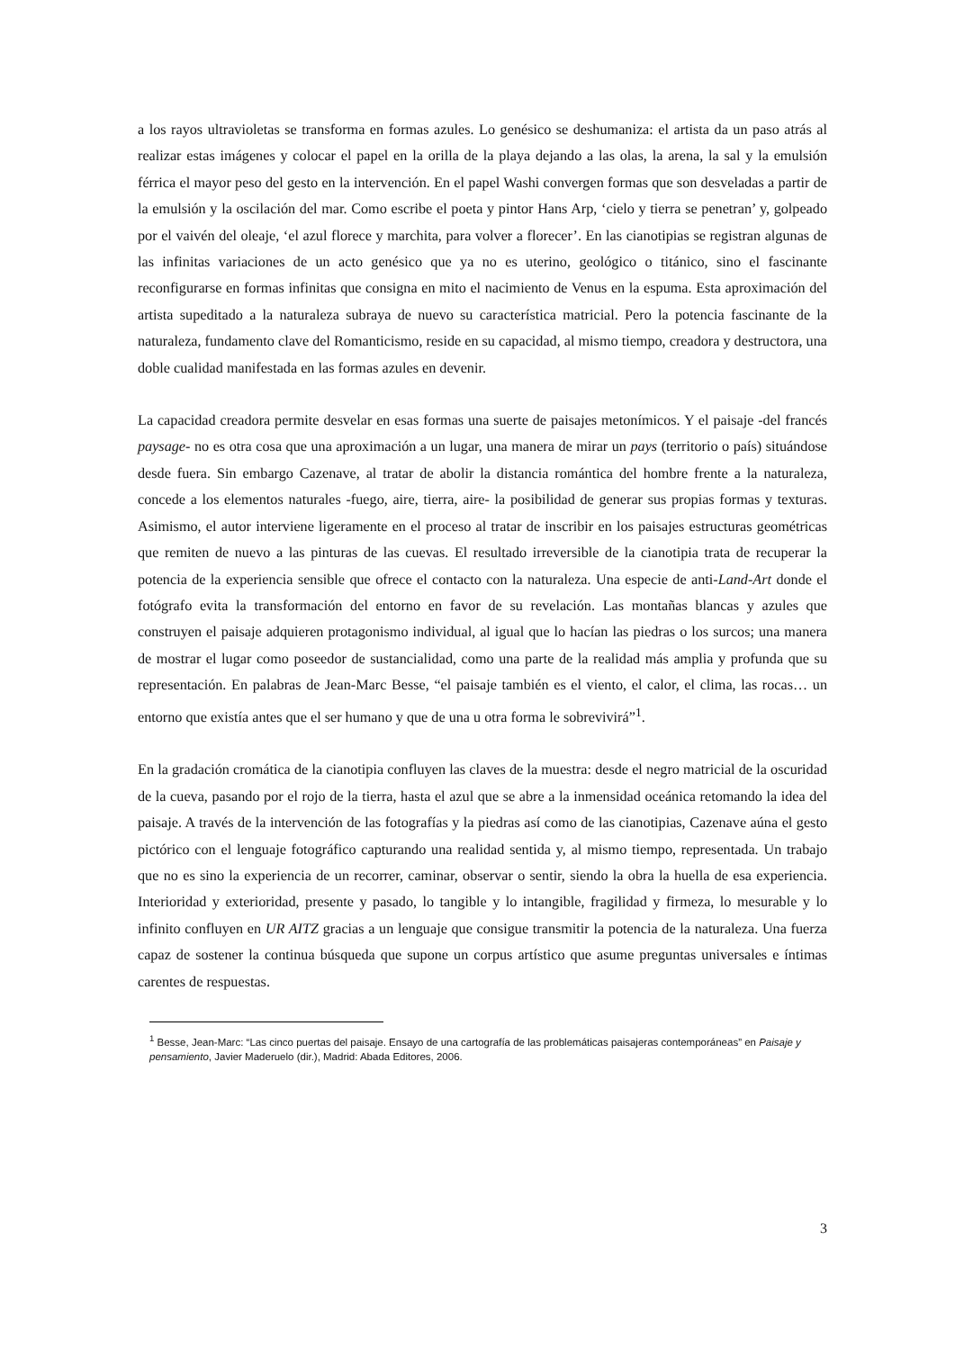a los rayos ultravioletas se transforma en formas azules. Lo genésico se deshumaniza: el artista da un paso atrás al realizar estas imágenes y colocar el papel en la orilla de la playa dejando a las olas, la arena, la sal y la emulsión férrica el mayor peso del gesto en la intervención. En el papel Washi convergen formas que son desveladas a partir de la emulsión y la oscilación del mar. Como escribe el poeta y pintor Hans Arp, ‘cielo y tierra se penetran’ y, golpeado por el vaivén del oleaje, ‘el azul florece y marchita, para volver a florecer’. En las cianotipias se registran algunas de las infinitas variaciones de un acto genésico que ya no es uterino, geológico o titánico, sino el fascinante reconfigurarse en formas infinitas que consigna en mito el nacimiento de Venus en la espuma. Esta aproximación del artista supeditado a la naturaleza subraya de nuevo su característica matricial. Pero la potencia fascinante de la naturaleza, fundamento clave del Romanticismo, reside en su capacidad, al mismo tiempo, creadora y destructora, una doble cualidad manifestada en las formas azules en devenir.
La capacidad creadora permite desvelar en esas formas una suerte de paisajes metonímicos. Y el paisaje -del francés paysage- no es otra cosa que una aproximación a un lugar, una manera de mirar un pays (territorio o país) situándose desde fuera. Sin embargo Cazenave, al tratar de abolir la distancia romántica del hombre frente a la naturaleza, concede a los elementos naturales -fuego, aire, tierra, aire- la posibilidad de generar sus propias formas y texturas. Asimismo, el autor interviene ligeramente en el proceso al tratar de inscribir en los paisajes estructuras geométricas que remiten de nuevo a las pinturas de las cuevas. El resultado irreversible de la cianotipia trata de recuperar la potencia de la experiencia sensible que ofrece el contacto con la naturaleza. Una especie de anti-Land-Art donde el fotógrafo evita la transformación del entorno en favor de su revelación. Las montañas blancas y azules que construyen el paisaje adquieren protagonismo individual, al igual que lo hacían las piedras o los surcos; una manera de mostrar el lugar como poseedor de sustancialidad, como una parte de la realidad más amplia y profunda que su representación. En palabras de Jean-Marc Besse, “el paisaje también es el viento, el calor, el clima, las rocas… un entorno que existía antes que el ser humano y que de una u otra forma le sobrevivirá”<sup>1</sup>.
En la gradación cromática de la cianotipia confluyen las claves de la muestra: desde el negro matricial de la oscuridad de la cueva, pasando por el rojo de la tierra, hasta el azul que se abre a la inmensidad oceánica retomando la idea del paisaje. A través de la intervención de las fotografías y la piedras así como de las cianotipias, Cazenave aúna el gesto pictórico con el lenguaje fotográfico capturando una realidad sentida y, al mismo tiempo, representada. Un trabajo que no es sino la experiencia de un recorrer, caminar, observar o sentir, siendo la obra la huella de esa experiencia. Interioridad y exterioridad, presente y pasado, lo tangible y lo intangible, fragilidad y firmeza, lo mesurable y lo infinito confluyen en UR AITZ gracias a un lenguaje que consigue transmitir la potencia de la naturaleza. Una fuerza capaz de sostener la continua búsqueda que supone un corpus artístico que asume preguntas universales e íntimas carentes de respuestas.
<sup>1</sup> Besse, Jean-Marc: “Las cinco puertas del paisaje. Ensayo de una cartografía de las problemáticas paisajeras contemporáneas” en Paisaje y pensamiento, Javier Maderuelo (dir.), Madrid: Abada Editores, 2006.
3